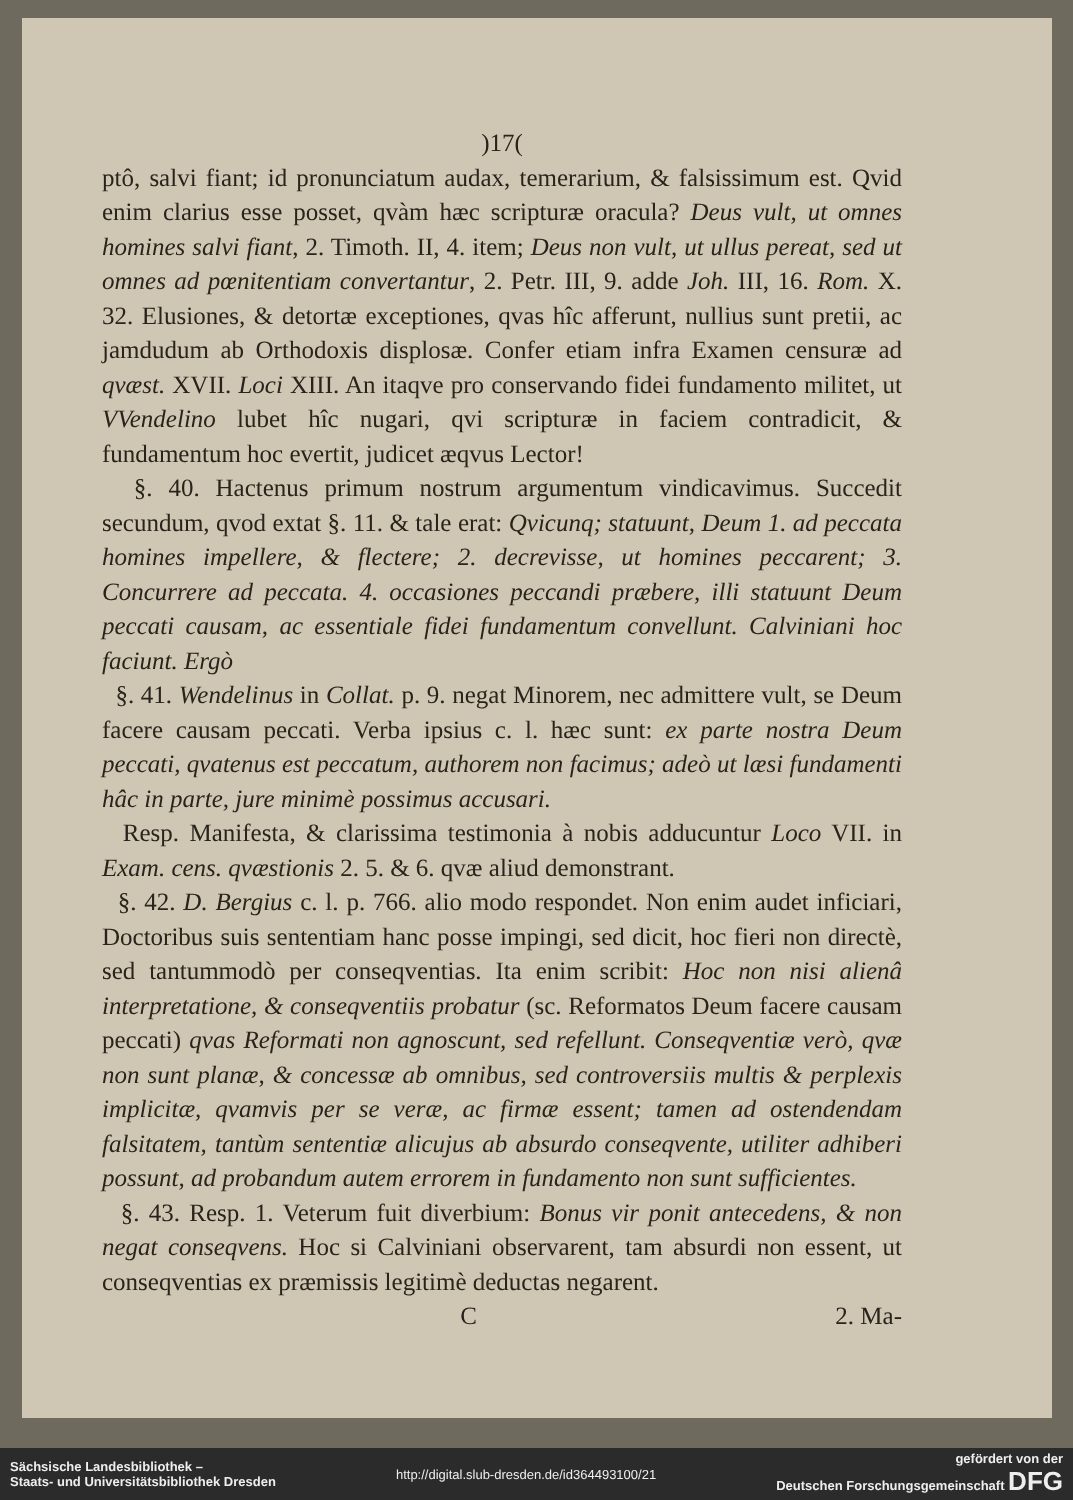)17(
ptô, salvi fiant; id pronunciatum audax, temerarium, & falsissimum est. Qvid enim clarius esse posset, qvàm hæc scripturæ oracula? Deus vult, ut omnes homines salvi fiant, 2. Timoth. II, 4. item; Deus non vult, ut ullus pereat, sed ut omnes ad pœnitentiam convertantur, 2. Petr. III, 9. adde Joh. III, 16. Rom. X. 32. Elusiones, & detortæ exceptiones, qvas hîc afferunt, nullius sunt pretii, ac jamdudum ab Orthodoxis displosæ. Confer etiam infra Examen censuræ ad qvæst. XVII. Loci XIII. An itaqve pro conservando fidei fundamento militet, ut VVendelino lubet hîc nugari, qvi scripturæ in faciem contradicit, & fundamentum hoc evertit, judicet æqvus Lector!
§. 40. Hactenus primum nostrum argumentum vindicavimus. Succedit secundum, qvod extat §. 11. & tale erat: Qvicunq; statuunt, Deum 1. ad peccata homines impellere, & flectere; 2. decrevisse, ut homines peccarent; 3. Concurrere ad peccata. 4. occasiones peccandi præbere, illi statuunt Deum peccati causam, ac essentiale fidei fundamentum convellunt. Calviniani hoc faciunt. Ergò
§. 41. Wendelinus in Collat. p. 9. negat Minorem, nec admittere vult, se Deum facere causam peccati. Verba ipsius c. l. hæc sunt: ex parte nostra Deum peccati, qvatenus est peccatum, authorem non facimus; adeò ut læsi fundamenti hâc in parte, jure minimè possimus accusari.
Resp. Manifesta, & clarissima testimonia à nobis adducuntur Loco VII. in Exam. cens. qvæstionis 2. 5. & 6. qvæ aliud demonstrant.
§. 42. D. Bergius c. l. p. 766. alio modo respondet. Non enim audet inficiari, Doctoribus suis sententiam hanc posse impingi, sed dicit, hoc fieri non directè, sed tantummodò per conseqventias. Ita enim scribit: Hoc non nisi alienâ interpretatione, & conseqventiis probatur (sc. Reformatos Deum facere causam peccati) qvas Reformati non agnoscunt, sed refellunt. Conseqventiæ verò, qvæ non sunt planæ, & concessæ ab omnibus, sed controversiis multis & perplexis implicitæ, qvamvis per se veræ, ac firmæ essent; tamen ad ostendendam falsitatem, tantùm sententiæ alicujus ab absurdo conseqvente, utiliter adhiberi possunt, ad probandum autem errorem in fundamento non sunt sufficientes.
§. 43. Resp. 1. Veterum fuit diverbium: Bonus vir ponit antecedens, & non negat conseqvens. Hoc si Calviniani observarent, tam absurdi non essent, ut conseqventias ex præmissis legitimè deductas negarent.
C 2. Ma-
Sächsische Landesbibliothek –
Staats- und Universitätsbibliothek Dresden
http://digital.slub-dresden.de/id364493100/21
gefördert von der
Deutschen Forschungsgemeinschaft DFG